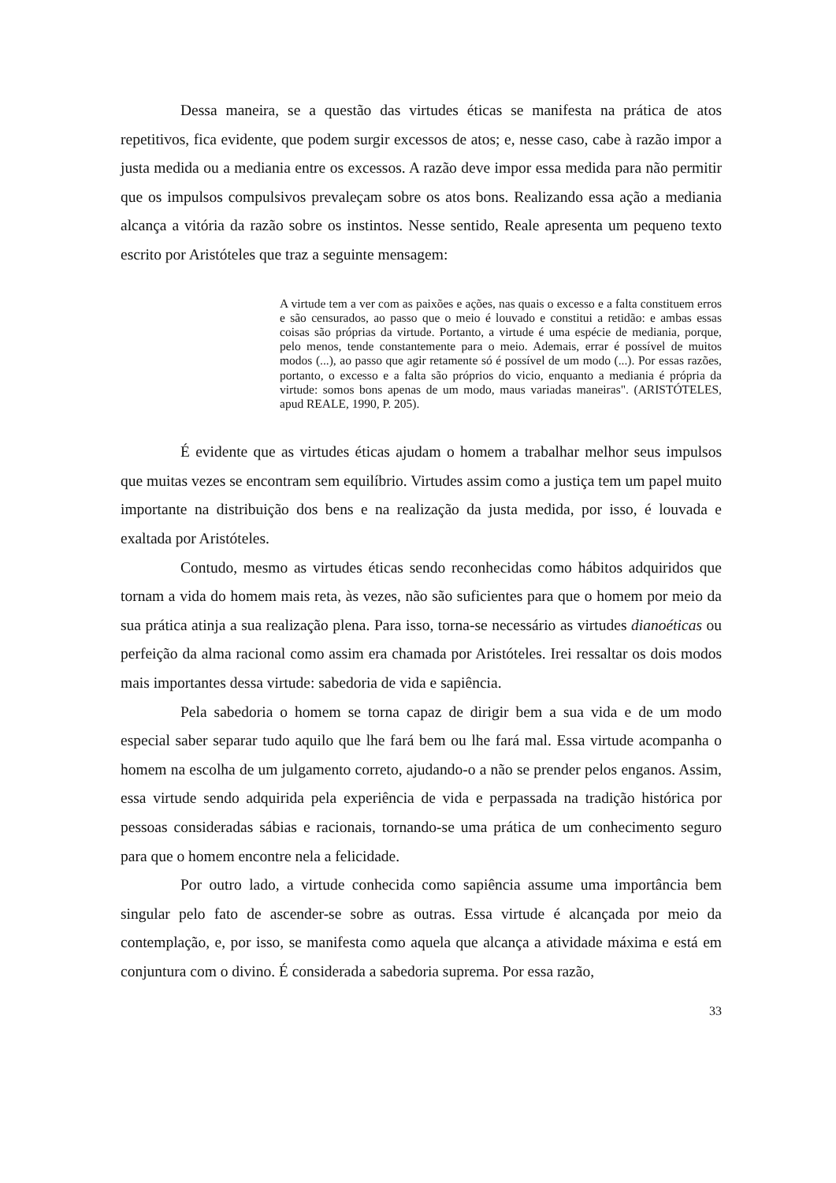Dessa maneira, se a questão das virtudes éticas se manifesta na prática de atos repetitivos, fica evidente, que podem surgir excessos de atos; e, nesse caso, cabe à razão impor a justa medida ou a mediania entre os excessos. A razão deve impor essa medida para não permitir que os impulsos compulsivos prevaleçam sobre os atos bons. Realizando essa ação a mediania alcança a vitória da razão sobre os instintos. Nesse sentido, Reale apresenta um pequeno texto escrito por Aristóteles que traz a seguinte mensagem:
A virtude tem a ver com as paixões e ações, nas quais o excesso e a falta constituem erros e são censurados, ao passo que o meio é louvado e constitui a retidão: e ambas essas coisas são próprias da virtude. Portanto, a virtude é uma espécie de mediania, porque, pelo menos, tende constantemente para o meio. Ademais, errar é possível de muitos modos (...), ao passo que agir retamente só é possível de um modo (...). Por essas razões, portanto, o excesso e a falta são próprios do vicio, enquanto a mediania é própria da virtude: somos bons apenas de um modo, maus variadas maneiras". (ARISTÓTELES, apud REALE, 1990, P. 205).
É evidente que as virtudes éticas ajudam o homem a trabalhar melhor seus impulsos que muitas vezes se encontram sem equilíbrio. Virtudes assim como a justiça tem um papel muito importante na distribuição dos bens e na realização da justa medida, por isso, é louvada e exaltada por Aristóteles.
Contudo, mesmo as virtudes éticas sendo reconhecidas como hábitos adquiridos que tornam a vida do homem mais reta, às vezes, não são suficientes para que o homem por meio da sua prática atinja a sua realização plena. Para isso, torna-se necessário as virtudes dianoéticas ou perfeição da alma racional como assim era chamada por Aristóteles. Irei ressaltar os dois modos mais importantes dessa virtude: sabedoria de vida e sapiência.
Pela sabedoria o homem se torna capaz de dirigir bem a sua vida e de um modo especial saber separar tudo aquilo que lhe fará bem ou lhe fará mal. Essa virtude acompanha o homem na escolha de um julgamento correto, ajudando-o a não se prender pelos enganos. Assim, essa virtude sendo adquirida pela experiência de vida e perpassada na tradição histórica por pessoas consideradas sábias e racionais, tornando-se uma prática de um conhecimento seguro para que o homem encontre nela a felicidade.
Por outro lado, a virtude conhecida como sapiência assume uma importância bem singular pelo fato de ascender-se sobre as outras. Essa virtude é alcançada por meio da contemplação, e, por isso, se manifesta como aquela que alcança a atividade máxima e está em conjuntura com o divino. É considerada a sabedoria suprema. Por essa razão,
33